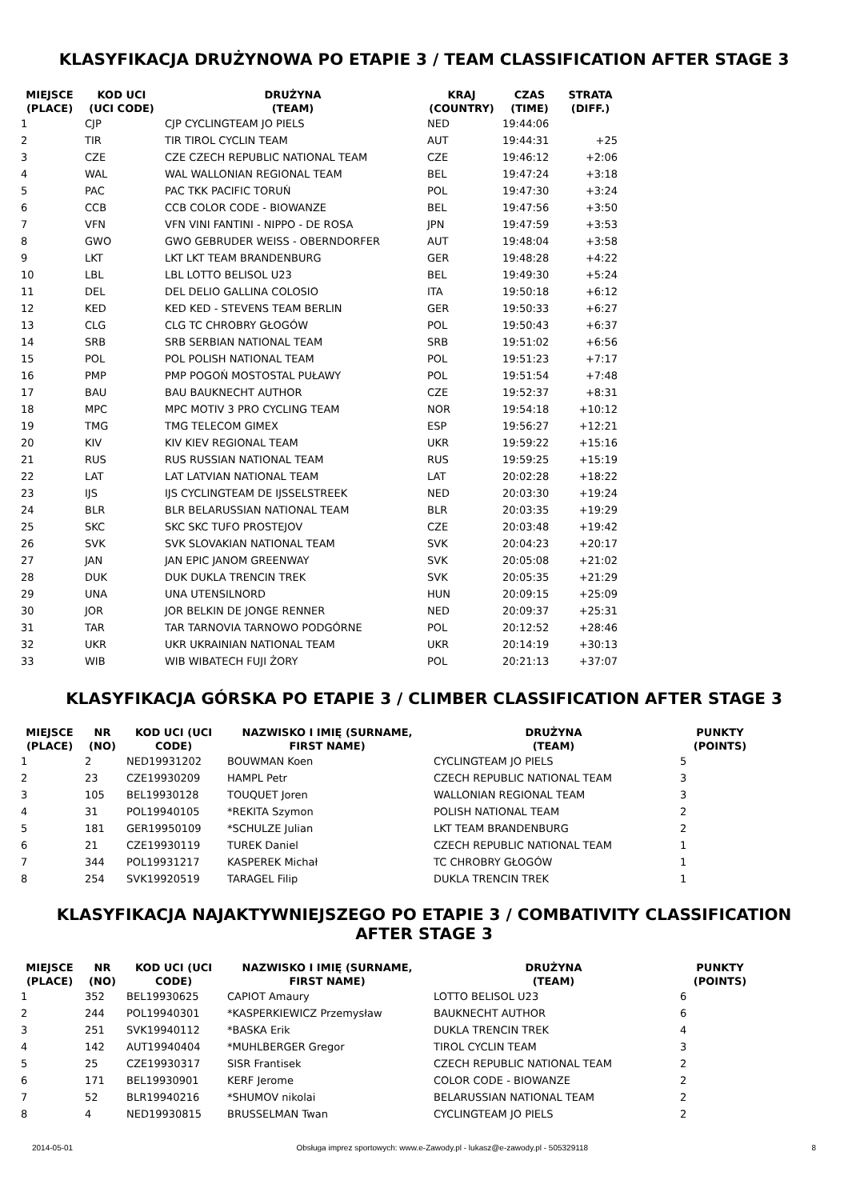KLASYFIKACJA DRUŻYNOWA PO ETAPIE 3 / TEAM CLASSIFICATION AFTER STAGE 3
| MIEJSCE (PLACE) | KOD UCI (UCI CODE) | DRUŻYNA (TEAM) | KRAJ (COUNTRY) | CZAS (TIME) | STRATA (DIFF.) |
| --- | --- | --- | --- | --- | --- |
| 1 | CJP | CJP CYCLINGTEAM JO PIELS | NED | 19:44:06 | |
| 2 | TIR | TIR TIROL CYCLIN TEAM | AUT | 19:44:31 | +25 |
| 3 | CZE | CZE CZECH REPUBLIC NATIONAL TEAM | CZE | 19:46:12 | +2:06 |
| 4 | WAL | WAL WALLONIAN REGIONAL TEAM | BEL | 19:47:24 | +3:18 |
| 5 | PAC | PAC TKK PACIFIC TORUŃ | POL | 19:47:30 | +3:24 |
| 6 | CCB | CCB COLOR CODE - BIOWANZE | BEL | 19:47:56 | +3:50 |
| 7 | VFN | VFN VINI FANTINI - NIPPO - DE ROSA | JPN | 19:47:59 | +3:53 |
| 8 | GWO | GWO GEBRUDER WEISS - OBERNDORFER | AUT | 19:48:04 | +3:58 |
| 9 | LKT | LKT LKT TEAM BRANDENBURG | GER | 19:48:28 | +4:22 |
| 10 | LBL | LBL LOTTO BELISOL U23 | BEL | 19:49:30 | +5:24 |
| 11 | DEL | DEL DELIO GALLINA COLOSIO | ITA | 19:50:18 | +6:12 |
| 12 | KED | KED KED - STEVENS TEAM BERLIN | GER | 19:50:33 | +6:27 |
| 13 | CLG | CLG TC CHROBRY GŁOGÓW | POL | 19:50:43 | +6:37 |
| 14 | SRB | SRB SERBIAN NATIONAL TEAM | SRB | 19:51:02 | +6:56 |
| 15 | POL | POL POLISH NATIONAL TEAM | POL | 19:51:23 | +7:17 |
| 16 | PMP | PMP POGOŃ MOSTOSTAL PUŁAWY | POL | 19:51:54 | +7:48 |
| 17 | BAU | BAU BAUKNECHT AUTHOR | CZE | 19:52:37 | +8:31 |
| 18 | MPC | MPC MOTIV 3 PRO CYCLING TEAM | NOR | 19:54:18 | +10:12 |
| 19 | TMG | TMG TELECOM GIMEX | ESP | 19:56:27 | +12:21 |
| 20 | KIV | KIV KIEV REGIONAL TEAM | UKR | 19:59:22 | +15:16 |
| 21 | RUS | RUS RUSSIAN NATIONAL TEAM | RUS | 19:59:25 | +15:19 |
| 22 | LAT | LAT LATVIAN NATIONAL TEAM | LAT | 20:02:28 | +18:22 |
| 23 | IJS | IJS CYCLINGTEAM DE IJSSELSTREEK | NED | 20:03:30 | +19:24 |
| 24 | BLR | BLR BELARUSSIAN NATIONAL TEAM | BLR | 20:03:35 | +19:29 |
| 25 | SKC | SKC SKC TUFO PROSTEJOV | CZE | 20:03:48 | +19:42 |
| 26 | SVK | SVK SLOVAKIAN NATIONAL TEAM | SVK | 20:04:23 | +20:17 |
| 27 | JAN | JAN EPIC JANOM GREENWAY | SVK | 20:05:08 | +21:02 |
| 28 | DUK | DUK DUKLA TRENCIN TREK | SVK | 20:05:35 | +21:29 |
| 29 | UNA | UNA UTENSILNORD | HUN | 20:09:15 | +25:09 |
| 30 | JOR | JOR BELKIN DE JONGE RENNER | NED | 20:09:37 | +25:31 |
| 31 | TAR | TAR TARNOVIA TARNOWO PODGÓRNE | POL | 20:12:52 | +28:46 |
| 32 | UKR | UKR UKRAINIAN NATIONAL TEAM | UKR | 20:14:19 | +30:13 |
| 33 | WIB | WIB WIBATECH FUJI ŻORY | POL | 20:21:13 | +37:07 |
KLASYFIKACJA GÓRSKA PO ETAPIE 3 / CLIMBER CLASSIFICATION AFTER STAGE 3
| MIEJSCE (PLACE) | NR (NO) | KOD UCI (UCI CODE) | NAZWISKO I IMIĘ (SURNAME, FIRST NAME) | DRUŻYNA (TEAM) | PUNKTY (POINTS) |
| --- | --- | --- | --- | --- | --- |
| 1 | 2 | NED19931202 | BOUWMAN Koen | CYCLINGTEAM JO PIELS | 5 |
| 2 | 23 | CZE19930209 | HAMPL Petr | CZECH REPUBLIC NATIONAL TEAM | 3 |
| 3 | 105 | BEL19930128 | TOUQUET Joren | WALLONIAN REGIONAL TEAM | 3 |
| 4 | 31 | POL19940105 | *REKITA Szymon | POLISH NATIONAL TEAM | 2 |
| 5 | 181 | GER19950109 | *SCHULZE Julian | LKT TEAM BRANDENBURG | 2 |
| 6 | 21 | CZE19930119 | TUREK Daniel | CZECH REPUBLIC NATIONAL TEAM | 1 |
| 7 | 344 | POL19931217 | KASPEREK Michał | TC CHROBRY GŁOGÓW | 1 |
| 8 | 254 | SVK19920519 | TARAGEL Filip | DUKLA TRENCIN TREK | 1 |
KLASYFIKACJA NAJAKTYWNIEJSZEGO PO ETAPIE 3 / COMBATIVITY CLASSIFICATION AFTER STAGE 3
| MIEJSCE (PLACE) | NR (NO) | KOD UCI (UCI CODE) | NAZWISKO I IMIĘ (SURNAME, FIRST NAME) | DRUŻYNA (TEAM) | PUNKTY (POINTS) |
| --- | --- | --- | --- | --- | --- |
| 1 | 352 | BEL19930625 | CAPIOT Amaury | LOTTO BELISOL U23 | 6 |
| 2 | 244 | POL19940301 | *KASPERKIEWICZ Przemysław | BAUKNECHT AUTHOR | 6 |
| 3 | 251 | SVK19940112 | *BASKA Erik | DUKLA TRENCIN TREK | 4 |
| 4 | 142 | AUT19940404 | *MUHLBERGER Gregor | TIROL CYCLIN TEAM | 3 |
| 5 | 25 | CZE19930317 | SISR Frantisek | CZECH REPUBLIC NATIONAL TEAM | 2 |
| 6 | 171 | BEL19930901 | KERF Jerome | COLOR CODE - BIOWANZE | 2 |
| 7 | 52 | BLR19940216 | *SHUMOV nikolai | BELARUSSIAN NATIONAL TEAM | 2 |
| 8 | 4 | NED19930815 | BRUSSELMAN Twan | CYCLINGTEAM JO PIELS | 2 |
2014-05-01 Obsługa imprez sportowych: www.e-Zawody.pl - lukasz@e-zawody.pl - 505329118 8